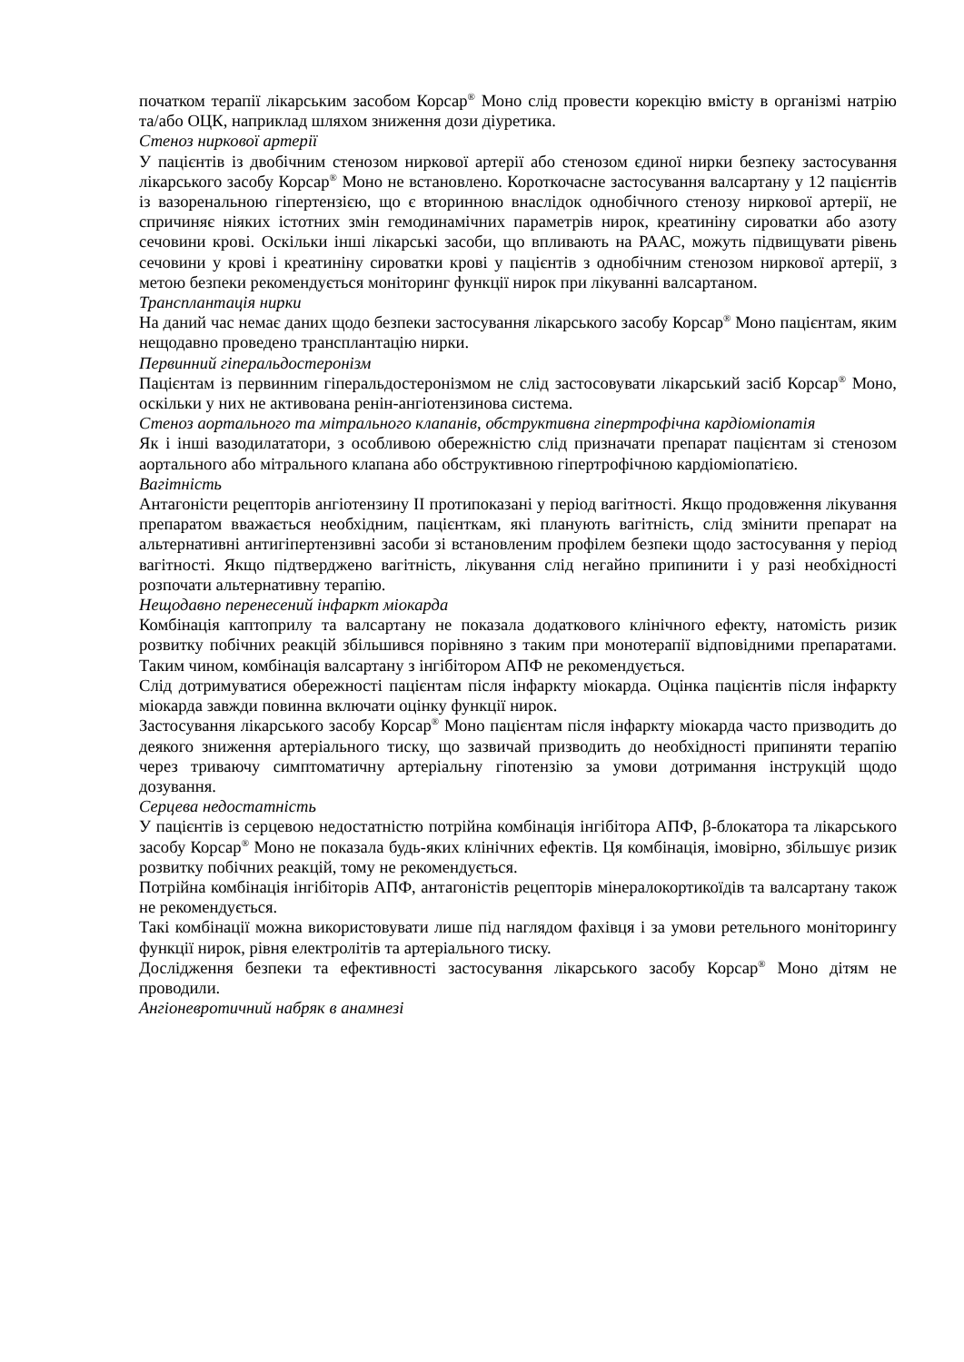початком терапії лікарським засобом Корсар<sup>®</sup> Моно слід провести корекцію вмісту в організмі натрію та/або ОЦК, наприклад шляхом зниження дози діуретика.
Стеноз ниркової артерії
У пацієнтів із двобічним стенозом ниркової артерії або стенозом єдиної нирки безпеку застосування лікарського засобу Корсар<sup>®</sup> Моно не встановлено. Короткочасне застосування валсартану у 12 пацієнтів із вазоренальною гіпертензією, що є вторинною внаслідок однобічного стенозу ниркової артерії, не спричиняє ніяких істотних змін гемодинамічних параметрів нирок, креатиніну сироватки або азоту сечовини крові. Оскільки інші лікарські засоби, що впливають на РААС, можуть підвищувати рівень сечовини у крові і креатиніну сироватки крові у пацієнтів з однобічним стенозом ниркової артерії, з метою безпеки рекомендується моніторинг функції нирок при лікуванні валсартаном.
Трансплантація нирки
На даний час немає даних щодо безпеки застосування лікарського засобу Корсар<sup>®</sup> Моно пацієнтам, яким нещодавно проведено трансплантацію нирки.
Первинний гіперальдостеронізм
Пацієнтам із первинним гіперальдостеронізмом не слід застосовувати лікарський засіб Корсар<sup>®</sup> Моно, оскільки у них не активована ренін-ангіотензинова система.
Стеноз аортального та мітрального клапанів, обструктивна гіпертрофічна кардіоміопатія
Як і інші вазодилататори, з особливою обережністю слід призначати препарат пацієнтам зі стенозом аортального або мітрального клапана або обструктивною гіпертрофічною кардіоміопатією.
Вагітність
Антагоністи рецепторів ангіотензину ІІ протипоказані у період вагітності. Якщо продовження лікування препаратом вважається необхідним, пацієнткам, які планують вагітність, слід змінити препарат на альтернативні антигіпертензивні засоби зі встановленим профілем безпеки щодо застосування у період вагітності. Якщо підтверджено вагітність, лікування слід негайно припинити і у разі необхідності розпочати альтернативну терапію.
Нещодавно перенесений інфаркт міокарда
Комбінація каптоприлу та валсартану не показала додаткового клінічного ефекту, натомість ризик розвитку побічних реакцій збільшився порівняно з таким при монотерапії відповідними препаратами. Таким чином, комбінація валсартану з інгібітором АПФ не рекомендується.
Слід дотримуватися обережності пацієнтам після інфаркту міокарда. Оцінка пацієнтів після інфаркту міокарда завжди повинна включати оцінку функції нирок.
Застосування лікарського засобу Корсар<sup>®</sup> Моно пацієнтам після інфаркту міокарда часто призводить до деякого зниження артеріального тиску, що зазвичай призводить до необхідності припиняти терапію через триваючу симптоматичну артеріальну гіпотензію за умови дотримання інструкцій щодо дозування.
Серцева недостатність
У пацієнтів із серцевою недостатністю потрійна комбінація інгібітора АПФ, β-блокатора та лікарського засобу Корсар<sup>®</sup> Моно не показала будь-яких клінічних ефектів. Ця комбінація, імовірно, збільшує ризик розвитку побічних реакцій, тому не рекомендується.
Потрійна комбінація інгібіторів АПФ, антагоністів рецепторів мінералокортикоїдів та валсартану також не рекомендується.
Такі комбінації можна використовувати лише під наглядом фахівця і за умови ретельного моніторингу функції нирок, рівня електролітів та артеріального тиску.
Дослідження безпеки та ефективності застосування лікарського засобу Корсар<sup>®</sup> Моно дітям не проводили.
Ангіоневротичний набряк в анамнезі